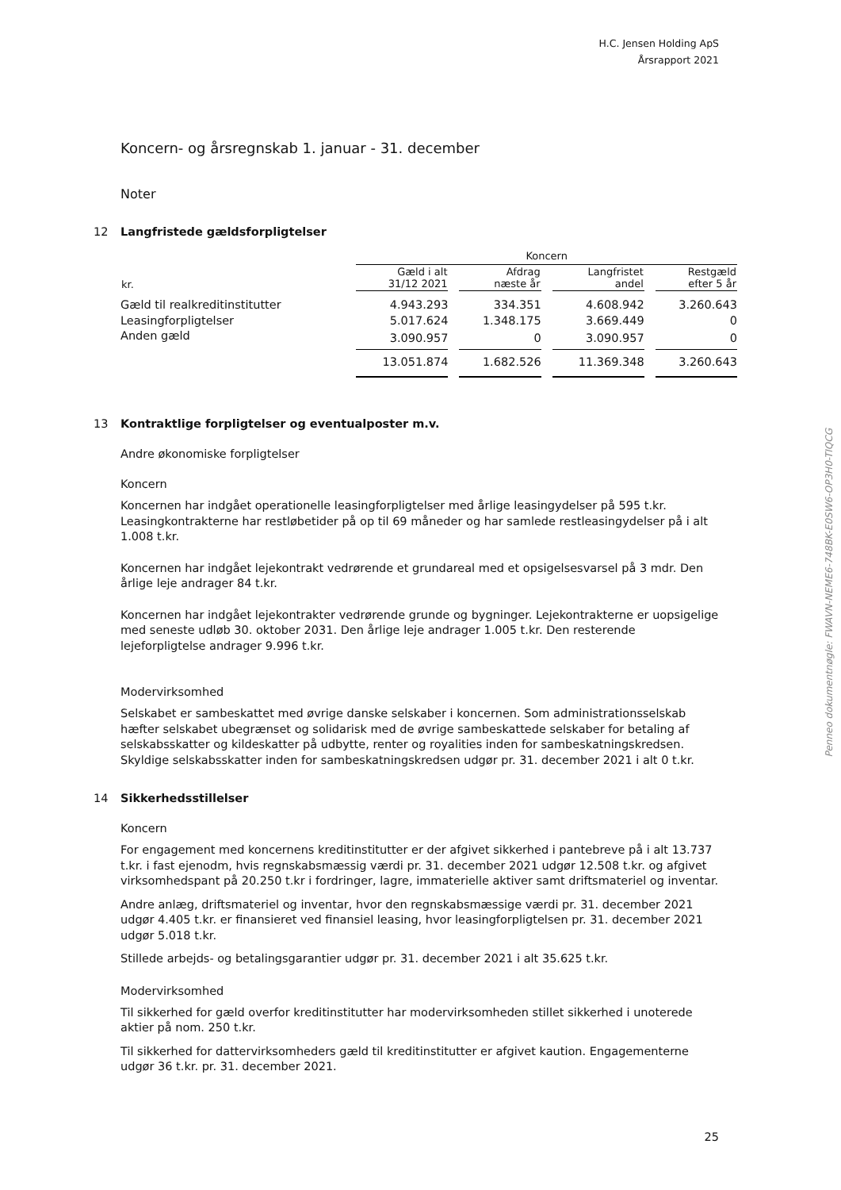H.C. Jensen Holding ApS
Årsrapport 2021
Koncern- og årsregnskab 1. januar - 31. december
Noter
12 Langfristede gældsforpligtelser
| | Koncern | | | |
| --- | --- | --- | --- | --- |
| kr. | Gæld i alt 31/12 2021 | Afdrag næste år | Langfristet andel | Restgæld efter 5 år |
| Gæld til realkreditinstitutter | 4.943.293 | 334.351 | 4.608.942 | 3.260.643 |
| Leasingforpligtelser | 5.017.624 | 1.348.175 | 3.669.449 | 0 |
| Anden gæld | 3.090.957 | 0 | 3.090.957 | 0 |
| | 13.051.874 | 1.682.526 | 11.369.348 | 3.260.643 |
13 Kontraktlige forpligtelser og eventualposter m.v.
Andre økonomiske forpligtelser
Koncern
Koncernen har indgået operationelle leasingforpligtelser med årlige leasingydelser på 595 t.kr. Leasingkontrakterne har restløbetider på op til 69 måneder og har samlede restleasingydelser på i alt 1.008 t.kr.
Koncernen har indgået lejekontrakt vedrørende et grundareal med et opsigelsesvarsel på 3 mdr. Den årlige leje andrager 84 t.kr.
Koncernen har indgået lejekontrakter vedrørende grunde og bygninger. Lejekontrakterne er uopsigelige med seneste udløb 30. oktober 2031. Den årlige leje andrager 1.005 t.kr. Den resterende lejeforpligtelse andrager 9.996 t.kr.
Modervirksomhed
Selskabet er sambeskattet med øvrige danske selskaber i koncernen. Som administrationsselskab hæfter selskabet ubegrænset og solidarisk med de øvrige sambeskattede selskaber for betaling af selskabsskatter og kildeskatter på udbytte, renter og royalities inden for sambeskatningskredsen. Skyldige selskabsskatter inden for sambeskatningskredsen udgør pr. 31. december 2021 i alt 0 t.kr.
14 Sikkerhedsstillelser
Koncern
For engagement med koncernens kreditinstitutter er der afgivet sikkerhed i pantebreve på i alt 13.737 t.kr. i fast ejenodm, hvis regnskabsmæssig værdi pr. 31. december 2021 udgør 12.508 t.kr. og afgivet virksomhedspant på 20.250 t.kr i fordringer, lagre, immaterielle aktiver samt driftsmateriel og inventar.
Andre anlæg, driftsmateriel og inventar, hvor den regnskabsmæssige værdi pr. 31. december 2021 udgør 4.405 t.kr. er finansieret ved finansiel leasing, hvor leasingforpligtelsen pr. 31. december 2021 udgør 5.018 t.kr.
Stillede arbejds- og betalingsgarantier udgør pr. 31. december 2021 i alt 35.625 t.kr.
Modervirksomhed
Til sikkerhed for gæld overfor kreditinstitutter har modervirksomheden stillet sikkerhed i unoterede aktier på nom. 250 t.kr.
Til sikkerhed for dattervirksomheders gæld til kreditinstitutter er afgivet kaution. Engagementerne udgør 36 t.kr. pr. 31. december 2021.
25
Penneo dokumentnøgle: FWAVN-NEME6-748BK-E0SW6-OP3H0-TIQCG